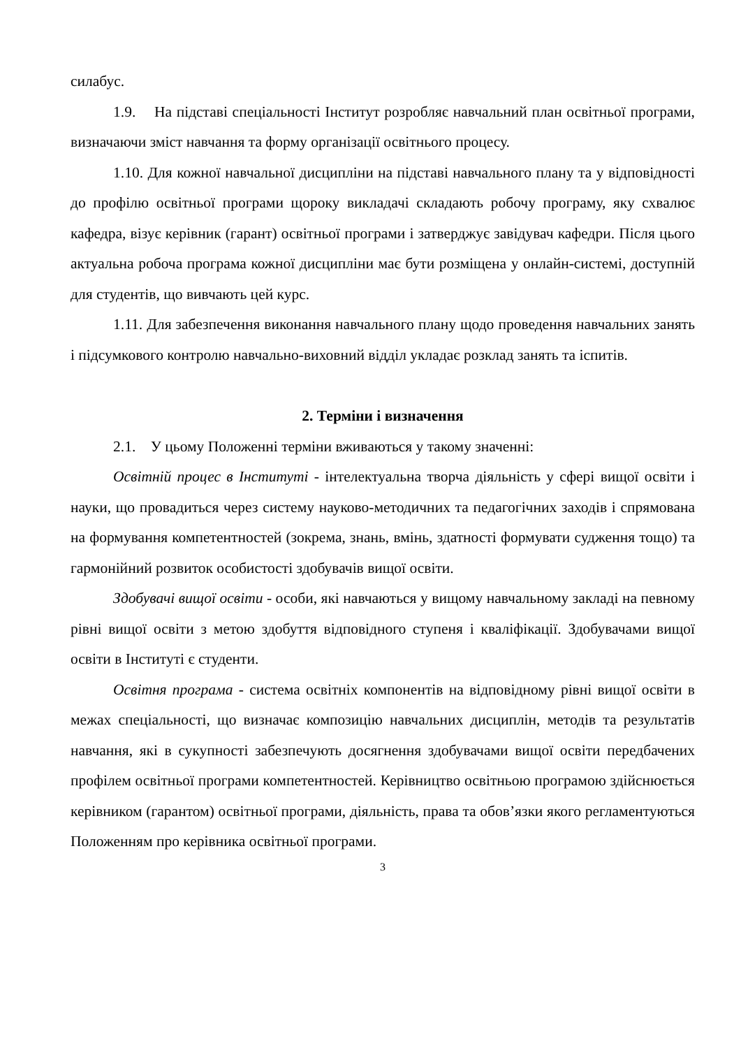силабус.
1.9. На підставі спеціальності Інститут розробляє навчальний план освітньої програми, визначаючи зміст навчання та форму організації освітнього процесу.
1.10. Для кожної навчальної дисципліни на підставі навчального плану та у відповідності до профілю освітньої програми щороку викладачі складають робочу програму, яку схвалює кафедра, візує керівник (гарант) освітньої програми і затверджує завідувач кафедри. Після цього актуальна робоча програма кожної дисципліни має бути розміщена у онлайн-системі, доступній для студентів, що вивчають цей курс.
1.11. Для забезпечення виконання навчального плану щодо проведення навчальних занять і підсумкового контролю навчально-виховний відділ укладає розклад занять та іспитів.
2. Терміни і визначення
2.1. У цьому Положенні терміни вживаються у такому значенні:
Освітній процес в Інституті - інтелектуальна творча діяльність у сфері вищої освіти і науки, що провадиться через систему науково-методичних та педагогічних заходів і спрямована на формування компетентностей (зокрема, знань, вмінь, здатності формувати судження тощо) та гармонійний розвиток особистості здобувачів вищої освіти.
Здобувачі вищої освіти - особи, які навчаються у вищому навчальному закладі на певному рівні вищої освіти з метою здобуття відповідного ступеня і кваліфікації. Здобувачами вищої освіти в Інституті є студенти.
Освітня програма - система освітніх компонентів на відповідному рівні вищої освіти в межах спеціальності, що визначає композицію навчальних дисциплін, методів та результатів навчання, які в сукупності забезпечують досягнення здобувачами вищої освіти передбачених профілем освітньої програми компетентностей. Керівництво освітньою програмою здійснюється керівником (гарантом) освітньої програми, діяльність, права та обов’язки якого регламентуються Положенням про керівника освітньої програми.
3